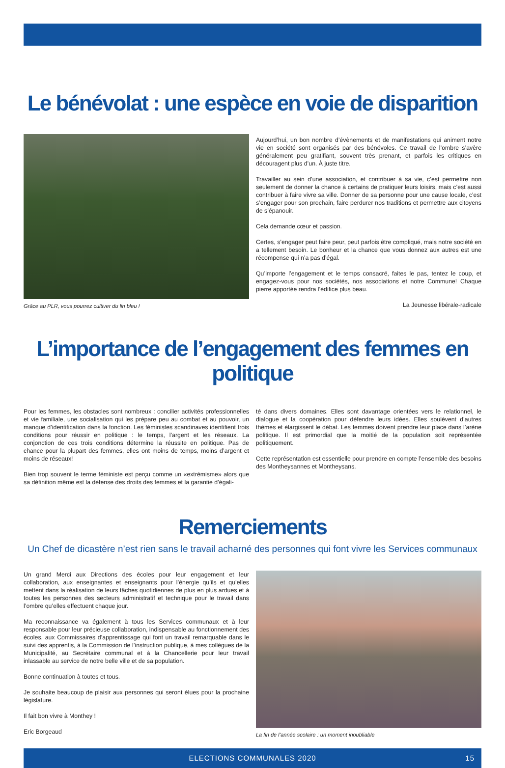Le bénévolat : une espèce en voie de disparition
Grâce au PLR, vous pourrez cultiver du lin bleu ! Aujourd’hui, un bon nombre d’évènements et de manifestations qui animent notre vie en société sont organisés par des bénévoles. Ce travail de l’ombre s’avère généralement peu gratifiant, souvent très prenant, et parfois les critiques en découragent plus d’un. À juste titre.
Travailler au sein d’une association, et contribuer à sa vie, c’est permettre non seulement de donner la chance à certains de pratiquer leurs loisirs, mais c’est aussi contribuer à faire vivre sa ville. Donner de sa personne pour une cause locale, c’est s’engager pour son prochain, faire perdurer nos traditions et permettre aux citoyens de s’épanouir.
Cela demande cœur et passion.
Certes, s’engager peut faire peur, peut parfois être compliqué, mais notre société en a tellement besoin. Le bonheur et la chance que vous donnez aux autres est une récompense qui n’a pas d’égal.
Qu’importe l’engagement et le temps consacré, faites le pas, tentez le coup, et engagez-vous pour nos sociétés, nos associations et notre Commune! Chaque pierre apportée rendra l’édifice plus beau.
La Jeunesse libérale-radicale
L’importance de l’engagement des femmes en politique
Pour les femmes, les obstacles sont nombreux : concilier activités professionnelles et vie familiale, une socialisation qui les prépare peu au combat et au pouvoir, un manque d’identification dans la fonction. Les féministes scandinaves identifient trois conditions pour réussir en politique : le temps, l’argent et les réseaux. La conjonction de ces trois conditions détermine la réussite en politique. Pas de chance pour la plupart des femmes, elles ont moins de temps, moins d’argent et moins de réseaux!
Bien trop souvent le terme féministe est perçu comme un «extrémisme» alors que sa définition même est la défense des droits des femmes et la garantie d’égali-
té dans divers domaines. Elles sont davantage orientées vers le relationnel, le dialogue et la coopération pour défendre leurs idées. Elles soulèvent d’autres thèmes et élargissent le débat. Les femmes doivent prendre leur place dans l’arène politique. Il est primordial que la moitié de la population soit représentée politiquement.
Cette représentation est essentielle pour prendre en compte l’ensemble des besoins des Montheysannes et Montheysans.
Remerciements
Un Chef de dicastère n’est rien sans le travail acharné des personnes qui font vivre les Services communaux
Un grand Merci aux Directions des écoles pour leur engagement et leur collaboration, aux enseignantes et enseignants pour l’énergie qu’ils et qu’elles mettent dans la réalisation de leurs tâches quotidiennes de plus en plus ardues et à toutes les personnes des secteurs administratif et technique pour le travail dans l’ombre qu’elles effectuent chaque jour.
Ma reconnaissance va également à tous les Services communaux et à leur responsable pour leur précieuse collaboration, indispensable au fonctionnement des écoles, aux Commissaires d’apprentissage qui font un travail remarquable dans le suivi des apprentis, à la Commission de l’instruction publique, à mes collègues de la Municipalité, au Secrétaire communal et à la Chancellerie pour leur travail inlassable au service de notre belle ville et de sa population.
Bonne continuation à toutes et tous.
Je souhaite beaucoup de plaisir aux personnes qui seront élues pour la prochaine législature.
Il fait bon vivre à Monthey !
Eric Borgeaud
La fin de l’année scolaire : un moment inoubliable
ELECTIONS COMMUNALES 2020 15